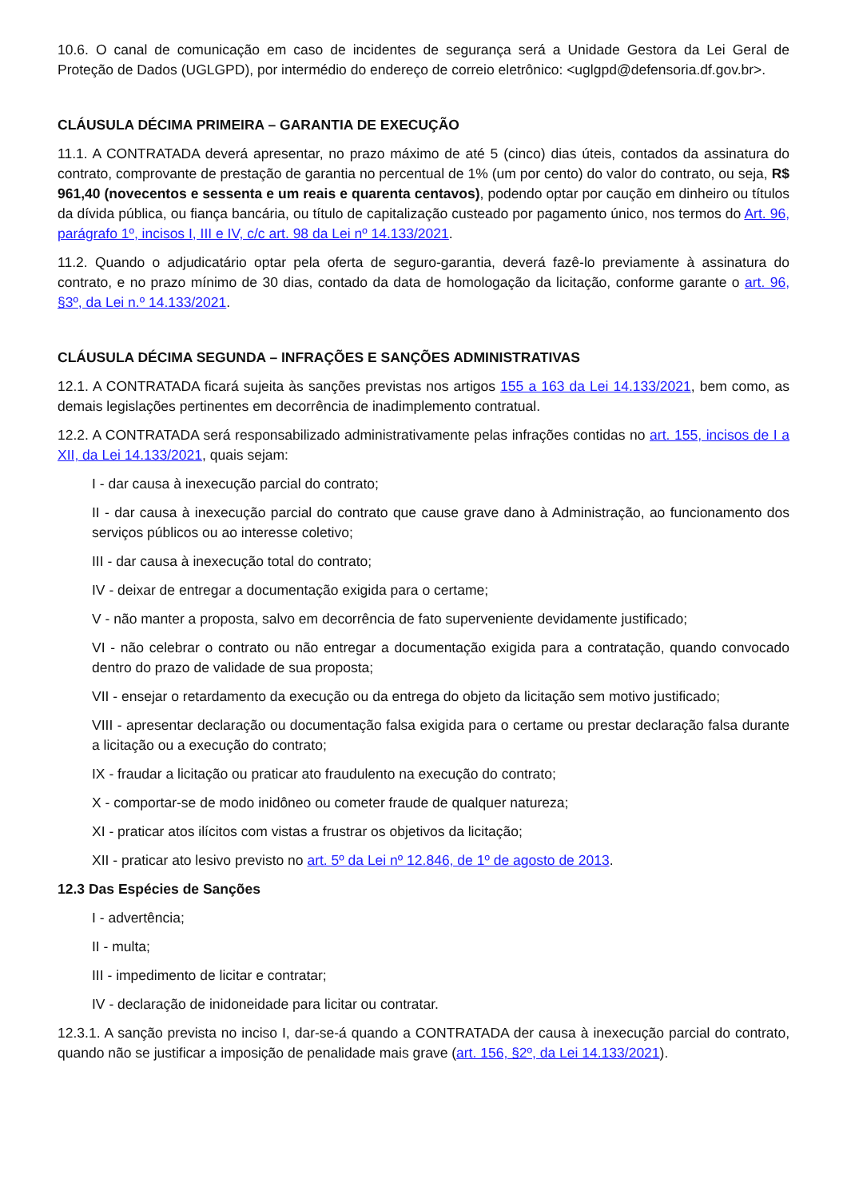10.6. O canal de comunicação em caso de incidentes de segurança será a Unidade Gestora da Lei Geral de Proteção de Dados (UGLGPD), por intermédio do endereço de correio eletrônico: <uglgpd@defensoria.df.gov.br>.
CLÁUSULA DÉCIMA PRIMEIRA – GARANTIA DE EXECUÇÃO
11.1. A CONTRATADA deverá apresentar, no prazo máximo de até 5 (cinco) dias úteis, contados da assinatura do contrato, comprovante de prestação de garantia no percentual de 1% (um por cento) do valor do contrato, ou seja, R$ 961,40 (novecentos e sessenta e um reais e quarenta centavos), podendo optar por caução em dinheiro ou títulos da dívida pública, ou fiança bancária, ou título de capitalização custeado por pagamento único, nos termos do Art. 96, parágrafo 1º, incisos I, III e IV, c/c art. 98 da Lei nº 14.133/2021.
11.2. Quando o adjudicatário optar pela oferta de seguro-garantia, deverá fazê-lo previamente à assinatura do contrato, e no prazo mínimo de 30 dias, contado da data de homologação da licitação, conforme garante o art. 96, §3º, da Lei n.º 14.133/2021.
CLÁUSULA DÉCIMA SEGUNDA – INFRAÇÕES E SANÇÕES ADMINISTRATIVAS
12.1. A CONTRATADA ficará sujeita às sanções previstas nos artigos 155 a 163 da Lei 14.133/2021, bem como, as demais legislações pertinentes em decorrência de inadimplemento contratual.
12.2. A CONTRATADA será responsabilizado administrativamente pelas infrações contidas no art. 155, incisos de I a XII, da Lei 14.133/2021, quais sejam:
I - dar causa à inexecução parcial do contrato;
II - dar causa à inexecução parcial do contrato que cause grave dano à Administração, ao funcionamento dos serviços públicos ou ao interesse coletivo;
III - dar causa à inexecução total do contrato;
IV - deixar de entregar a documentação exigida para o certame;
V - não manter a proposta, salvo em decorrência de fato superveniente devidamente justificado;
VI - não celebrar o contrato ou não entregar a documentação exigida para a contratação, quando convocado dentro do prazo de validade de sua proposta;
VII - ensejar o retardamento da execução ou da entrega do objeto da licitação sem motivo justificado;
VIII - apresentar declaração ou documentação falsa exigida para o certame ou prestar declaração falsa durante a licitação ou a execução do contrato;
IX - fraudar a licitação ou praticar ato fraudulento na execução do contrato;
X - comportar-se de modo inidôneo ou cometer fraude de qualquer natureza;
XI - praticar atos ilícitos com vistas a frustrar os objetivos da licitação;
XII - praticar ato lesivo previsto no art. 5º da Lei nº 12.846, de 1º de agosto de 2013.
12.3 Das Espécies de Sanções
I - advertência;
II - multa;
III - impedimento de licitar e contratar;
IV - declaração de inidoneidade para licitar ou contratar.
12.3.1. A sanção prevista no inciso I, dar-se-á quando a CONTRATADA der causa à inexecução parcial do contrato, quando não se justificar a imposição de penalidade mais grave (art. 156, §2º, da Lei 14.133/2021).